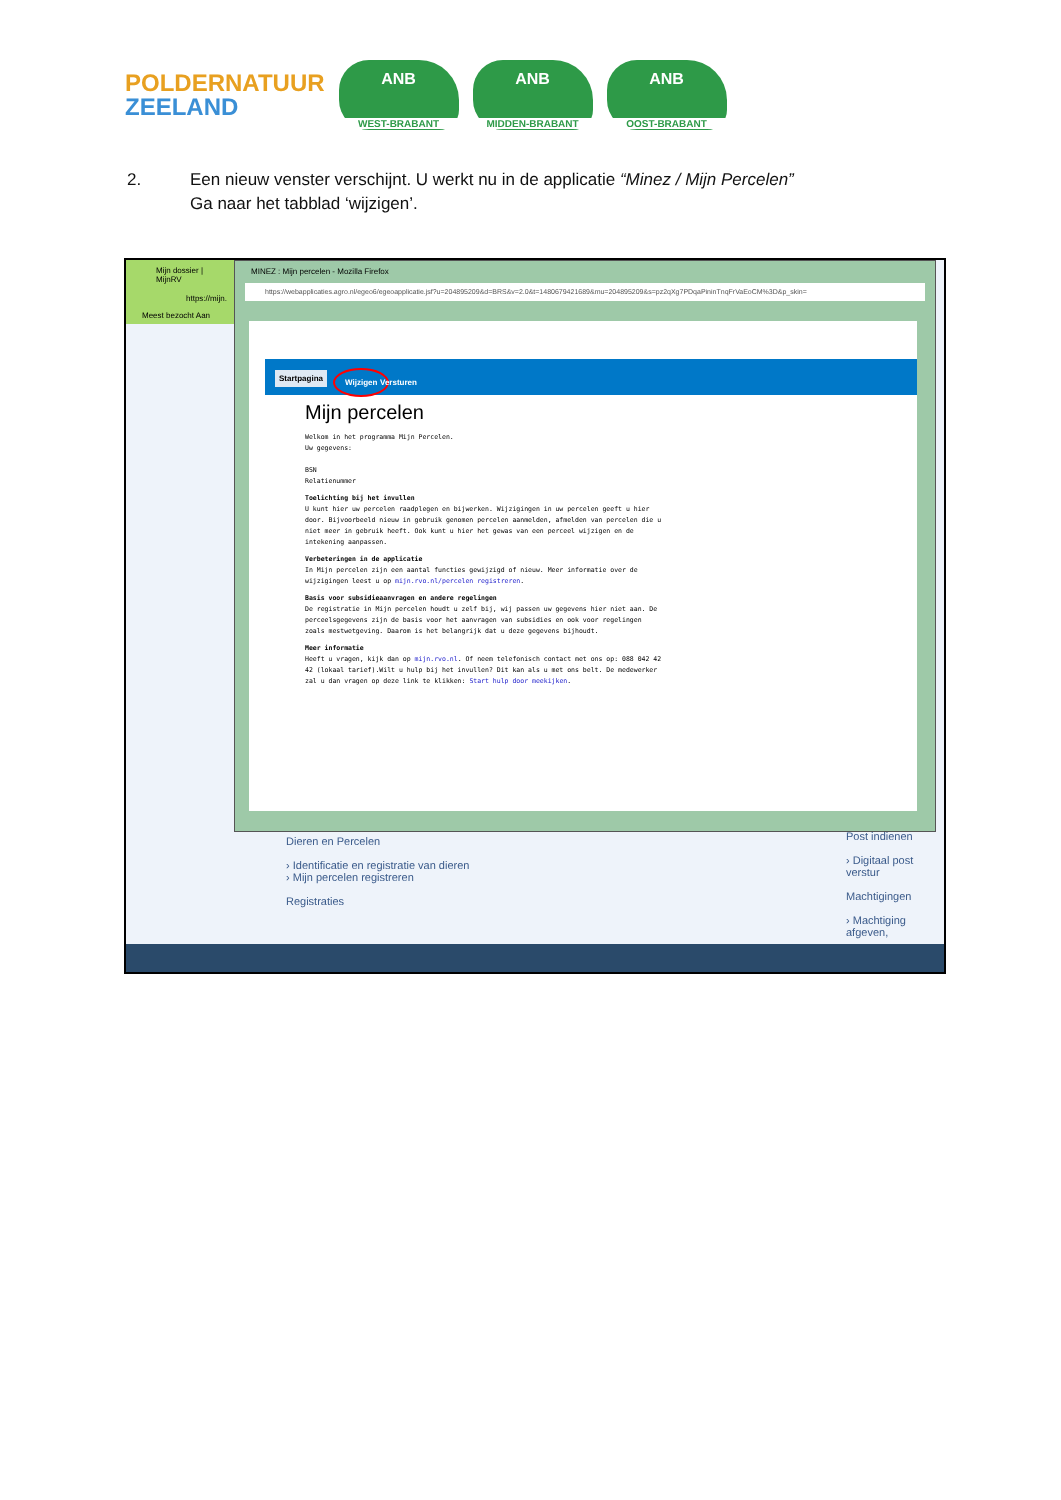POLDERNATUUR
ZEELAND
ANB
WEST-BRABANT
ANB
MIDDEN-BRABANT
ANB
OOST-BRABANT
2. Een nieuw venster verschijnt. U werkt nu in de applicatie “Minez / Mijn Percelen”
Ga naar het tabblad ‘wijzigen’.
Mijn dossier | MijnRV
https://mijn.
Meest bezocht Aan
MINEZ : Mijn percelen - Mozilla Firefox
https://webapplicaties.agro.nl/egeo6/egeoapplicatie.jsf?u=204895209&d=BRS&v=2.0&t=1480679421689&mu=204895209&s=pz2qXg7PDqaPininTnqFrVaEoCM%3D&p_skin=
Startpagina
Wijzigen
Versturen
Mijn percelen
Welkom in het programma Mijn Percelen.
Uw gegevens:
BSN
Relatienummer
Toelichting bij het invullen
U kunt hier uw percelen raadplegen en bijwerken. Wijzigingen in uw percelen geeft u hier door. Bijvoorbeeld nieuw in gebruik genomen percelen aanmelden, afmelden van percelen die u niet meer in gebruik heeft. Ook kunt u hier het gewas van een perceel wijzigen en de intekening aanpassen.
Verbeteringen in de applicatie
In Mijn percelen zijn een aantal functies gewijzigd of nieuw. Meer informatie over de wijzigingen leest u op mijn.rvo.nl/percelen registreren.
Basis voor subsidieaanvragen en andere regelingen
De registratie in Mijn percelen houdt u zelf bij, wij passen uw gegevens hier niet aan. De perceelsgegevens zijn de basis voor het aanvragen van subsidies en ook voor regelingen zoals mestwetgeving. Daarom is het belangrijk dat u deze gegevens bijhoudt.
Meer informatie
Heeft u vragen, kijk dan op mijn.rvo.nl. Of neem telefonisch contact met ons op: 088 042 42 42 (lokaal tarief).Wilt u hulp bij het invullen? Dit kan als u met ons belt. De medewerker zal u dan vragen op deze link te klikken: Start hulp door meekijken.
Dieren en Percelen
› Identificatie en registratie van dieren
› Mijn percelen registreren
Registraties
Post indienen
› Digitaal post verstur
Machtigingen
› Machtiging afgeven,